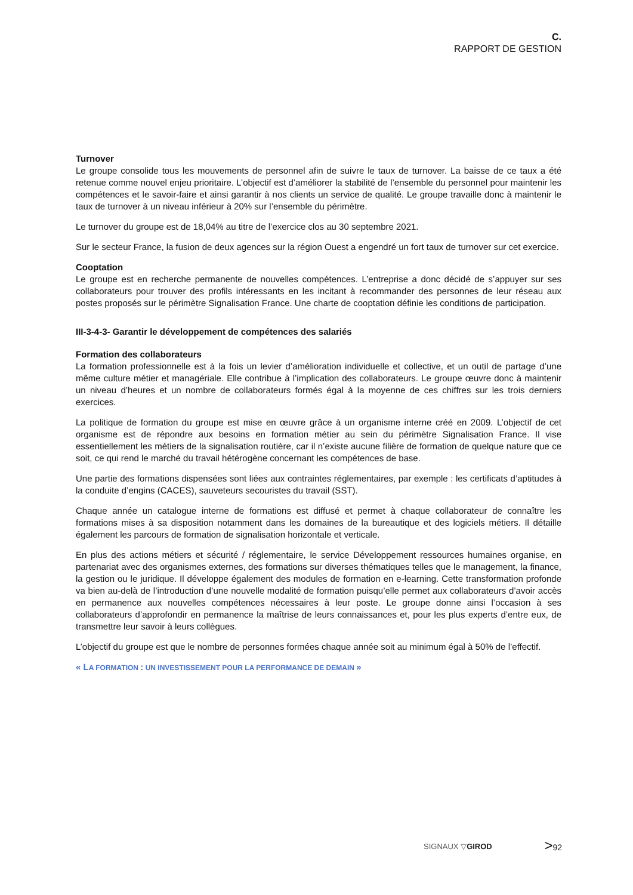C.
RAPPORT DE GESTION
Turnover
Le groupe consolide tous les mouvements de personnel afin de suivre le taux de turnover. La baisse de ce taux a été retenue comme nouvel enjeu prioritaire. L’objectif est d’améliorer la stabilité de l’ensemble du personnel pour maintenir les compétences et le savoir-faire et ainsi garantir à nos clients un service de qualité. Le groupe travaille donc à maintenir le taux de turnover à un niveau inférieur à 20% sur l’ensemble du périmètre.
Le turnover du groupe est de 18,04% au titre de l’exercice clos au 30 septembre 2021.
Sur le secteur France, la fusion de deux agences sur la région Ouest a engendré un fort taux de turnover sur cet exercice.
Cooptation
Le groupe est en recherche permanente de nouvelles compétences. L’entreprise a donc décidé de s’appuyer sur ses collaborateurs pour trouver des profils intéressants en les incitant à recommander des personnes de leur réseau aux postes proposés sur le périmètre Signalisation France. Une charte de cooptation définie les conditions de participation.
III-3-4-3- Garantir le développement de compétences des salariés
Formation des collaborateurs
La formation professionnelle est à la fois un levier d’amélioration individuelle et collective, et un outil de partage d’une même culture métier et managériale. Elle contribue à l’implication des collaborateurs. Le groupe œuvre donc à maintenir un niveau d’heures et un nombre de collaborateurs formés égal à la moyenne de ces chiffres sur les trois derniers exercices.
La politique de formation du groupe est mise en œuvre grâce à un organisme interne créé en 2009. L’objectif de cet organisme est de répondre aux besoins en formation métier au sein du périmètre Signalisation France. Il vise essentiellement les métiers de la signalisation routière, car il n’existe aucune filière de formation de quelque nature que ce soit, ce qui rend le marché du travail hétérogène concernant les compétences de base.
Une partie des formations dispensées sont liées aux contraintes réglementaires, par exemple : les certificats d’aptitudes à la conduite d’engins (CACES), sauveteurs secouristes du travail (SST).
Chaque année un catalogue interne de formations est diffusé et permet à chaque collaborateur de connaître les formations mises à sa disposition notamment dans les domaines de la bureautique et des logiciels métiers. Il détaille également les parcours de formation de signalisation horizontale et verticale.
En plus des actions métiers et sécurité / réglementaire, le service Développement ressources humaines organise, en partenariat avec des organismes externes, des formations sur diverses thématiques telles que le management, la finance, la gestion ou le juridique. Il développe également des modules de formation en e-learning. Cette transformation profonde va bien au-delà de l’introduction d’une nouvelle modalité de formation puisqu’elle permet aux collaborateurs d’avoir accès en permanence aux nouvelles compétences nécessaires à leur poste. Le groupe donne ainsi l’occasion à ses collaborateurs d’approfondir en permanence la maîtrise de leurs connaissances et, pour les plus experts d’entre eux, de transmettre leur savoir à leurs collègues.
L’objectif du groupe est que le nombre de personnes formées chaque année soit au minimum égal à 50% de l’effectif.
« LA FORMATION : UN INVESTISSEMENT POUR LA PERFORMANCE DE DEMAIN »
SIGNAUX ▽GIROD
>92